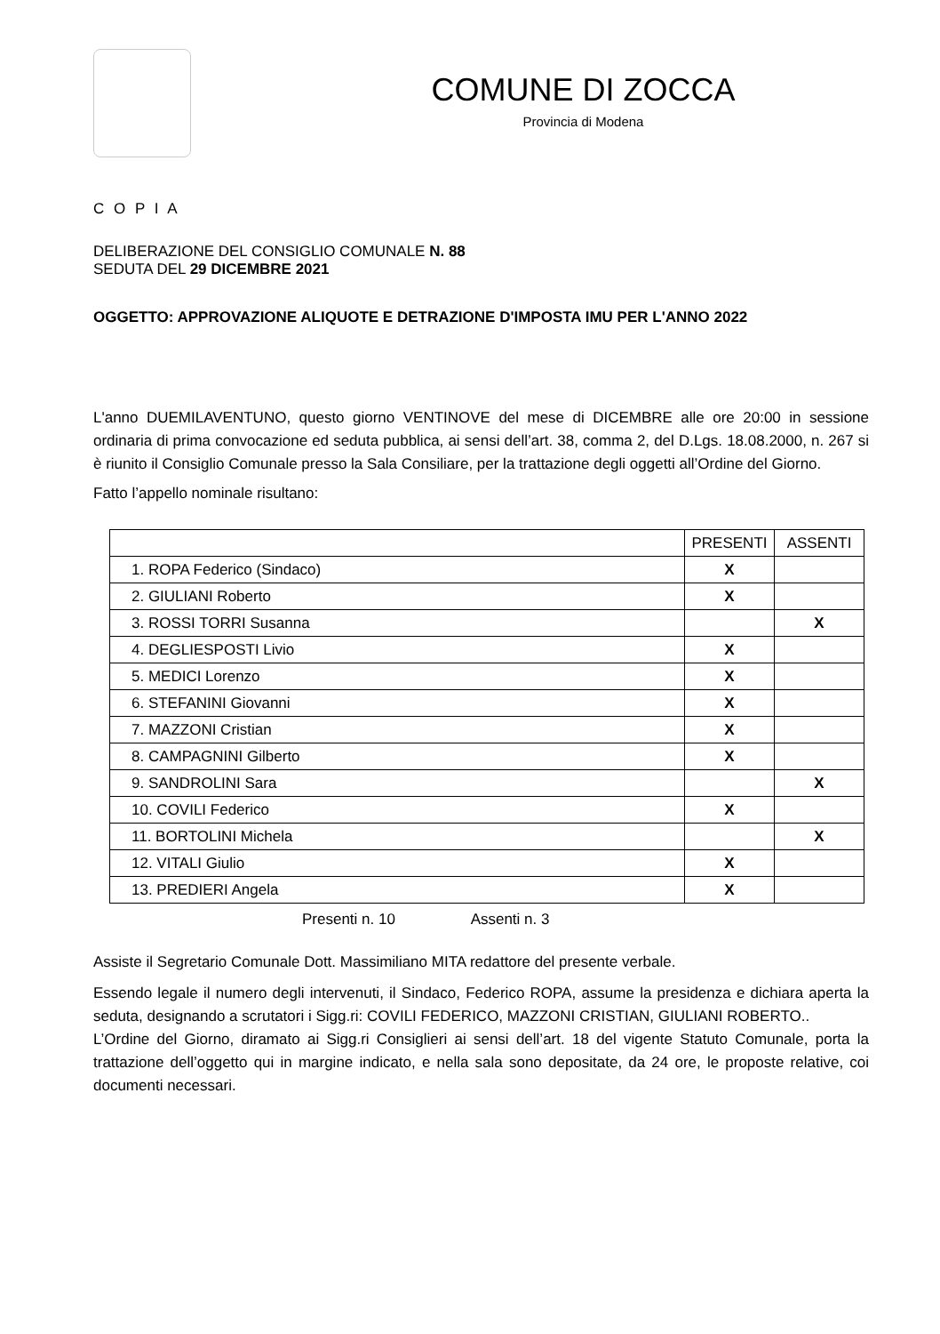COMUNE DI ZOCCA
Provincia di Modena
C O P I A
DELIBERAZIONE DEL CONSIGLIO COMUNALE N. 88
SEDUTA DEL 29 DICEMBRE 2021
OGGETTO: APPROVAZIONE ALIQUOTE E DETRAZIONE D'IMPOSTA IMU PER L'ANNO 2022
L'anno DUEMILAVENTUNO, questo giorno VENTINOVE del mese di DICEMBRE alle ore 20:00 in sessione ordinaria di prima convocazione ed seduta pubblica, ai sensi dell’art. 38, comma 2, del D.Lgs. 18.08.2000, n. 267 si è riunito il Consiglio Comunale presso la Sala Consiliare, per la trattazione degli oggetti all’Ordine del Giorno.
Fatto l’appello nominale risultano:
| | PRESENTI | ASSENTI |
| 1. ROPA Federico (Sindaco) | X | |
| 2. GIULIANI Roberto | X | |
| 3. ROSSI TORRI Susanna | | X |
| 4. DEGLIESPOSTI Livio | X | |
| 5. MEDICI Lorenzo | X | |
| 6. STEFANINI Giovanni | X | |
| 7. MAZZONI Cristian | X | |
| 8. CAMPAGNINI Gilberto | X | |
| 9. SANDROLINI Sara | | X |
| 10. COVILI Federico | X | |
| 11. BORTOLINI Michela | | X |
| 12. VITALI Giulio | X | |
| 13. PREDIERI Angela | X | |
Presenti n. 10 Assenti n. 3
Assiste il Segretario Comunale Dott. Massimiliano MITA redattore del presente verbale.
Essendo legale il numero degli intervenuti, il Sindaco, Federico ROPA, assume la presidenza e dichiara aperta la seduta, designando a scrutatori i Sigg.ri: COVILI FEDERICO, MAZZONI CRISTIAN, GIULIANI ROBERTO..
L’Ordine del Giorno, diramato ai Sigg.ri Consiglieri ai sensi dell’art. 18 del vigente Statuto Comunale, porta la trattazione dell’oggetto qui in margine indicato, e nella sala sono depositate, da 24 ore, le proposte relative, coi documenti necessari.